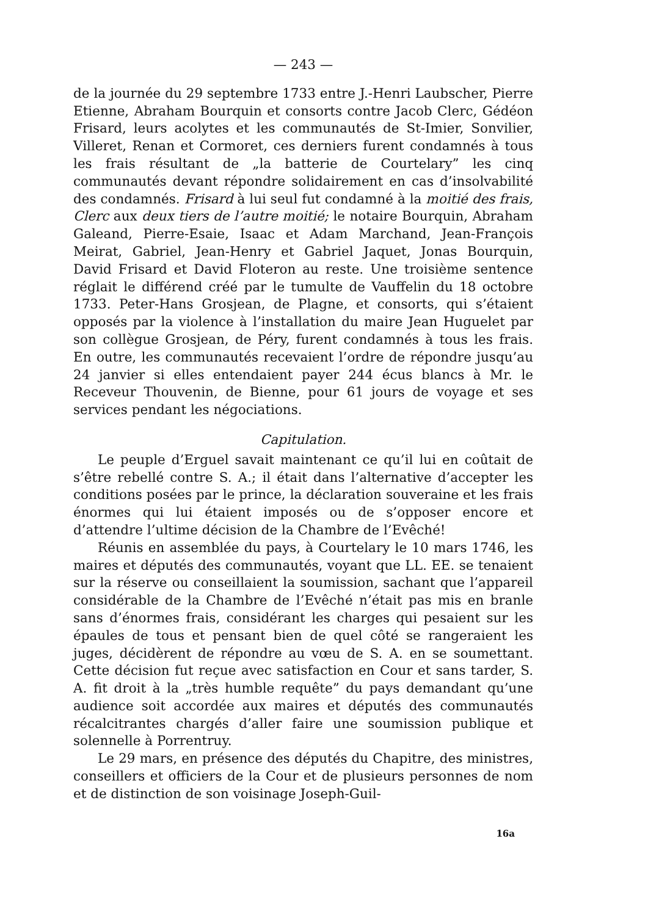— 243 —
de la journée du 29 septembre 1733 entre J.-Henri Laubscher, Pierre Etienne, Abraham Bourquin et consorts contre Jacob Clerc, Gédéon Frisard, leurs acolytes et les communautés de St-Imier, Sonvilier, Villeret, Renan et Cormoret, ces derniers furent condamnés à tous les frais résultant de „la batterie de Courtelary” les cinq communautés devant répondre solidairement en cas d’insolvabilité des condamnés. Frisard à lui seul fut condamné à la moitié des frais, Clerc aux deux tiers de l’autre moitié; le notaire Bourquin, Abraham Galeand, Pierre-Esaie, Isaac et Adam Marchand, Jean-François Meirat, Gabriel, Jean-Henry et Gabriel Jaquet, Jonas Bourquin, David Frisard et David Floteron au reste. Une troisième sentence réglait le différend créé par le tumulte de Vauffelin du 18 octobre 1733. Peter-Hans Grosjean, de Plagne, et consorts, qui s’étaient opposés par la violence à l’installation du maire Jean Huguelet par son collègue Grosjean, de Péry, furent condamnés à tous les frais. En outre, les communautés recevaient l’ordre de répondre jusqu’au 24 janvier si elles entendaient payer 244 écus blancs à Mr. le Receveur Thouvenin, de Bienne, pour 61 jours de voyage et ses services pendant les négociations.
Capitulation.
Le peuple d’Erguel savait maintenant ce qu’il lui en coûtait de s’être rebellé contre S. A.; il était dans l’alternative d’accepter les conditions posées par le prince, la déclaration souveraine et les frais énormes qui lui étaient imposés ou de s’opposer encore et d’attendre l’ultime décision de la Chambre de l’Evêché!
Réunis en assemblée du pays, à Courtelary le 10 mars 1746, les maires et députés des communautés, voyant que LL. EE. se tenaient sur la réserve ou conseillaient la soumission, sachant que l’appareil considérable de la Chambre de l’Evêché n’était pas mis en branle sans d’énormes frais, considérant les charges qui pesaient sur les épaules de tous et pensant bien de quel côté se rangeraient les juges, décidèrent de répondre au vœu de S. A. en se soumettant. Cette décision fut reçue avec satisfaction en Cour et sans tarder, S. A. fit droit à la „très humble requête” du pays demandant qu’une audience soit accordée aux maires et députés des communautés récalcitrantes chargés d’aller faire une soumission publique et solennelle à Porrentruy.
Le 29 mars, en présence des députés du Chapitre, des ministres, conseillers et officiers de la Cour et de plusieurs personnes de nom et de distinction de son voisinage Joseph-Guil-
16a